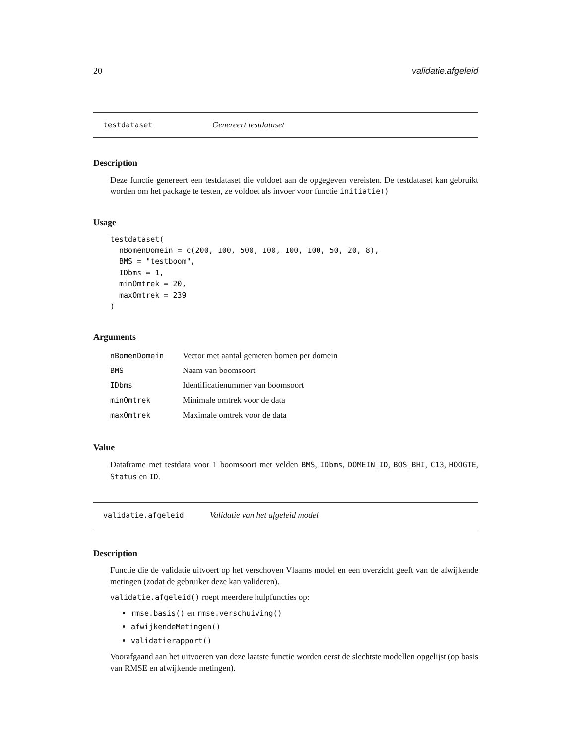20 validatie.afgeleid
testdataset Genereert testdataset
Description
Deze functie genereert een testdataset die voldoet aan de opgegeven vereisten. De testdataset kan gebruikt worden om het package te testen, ze voldoet als invoer voor functie initiatie()
Usage
testdataset(
  nBomenDomein = c(200, 100, 500, 100, 100, 100, 50, 20, 8),
  BMS = "testboom",
  IDbms = 1,
  minOmtrek = 20,
  maxOmtrek = 239
)
Arguments
| nBomenDomein | Vector met aantal gemeten bomen per domein |
| BMS | Naam van boomsoort |
| IDbms | Identificatienummer van boomsoort |
| minOmtrek | Minimale omtrek voor de data |
| maxOmtrek | Maximale omtrek voor de data |
Value
Dataframe met testdata voor 1 boomsoort met velden BMS, IDbms, DOMEIN_ID, BOS_BHI, C13, HOOGTE, Status en ID.
validatie.afgeleid Validatie van het afgeleid model
Description
Functie die de validatie uitvoert op het verschoven Vlaams model en een overzicht geeft van de afwijkende metingen (zodat de gebruiker deze kan valideren).
validatie.afgeleid() roept meerdere hulpfuncties op:
rmse.basis() en rmse.verschuiving()
afwijkendeMetingen()
validatierapport()
Voorafgaand aan het uitvoeren van deze laatste functie worden eerst de slechtste modellen opgelijst (op basis van RMSE en afwijkende metingen).